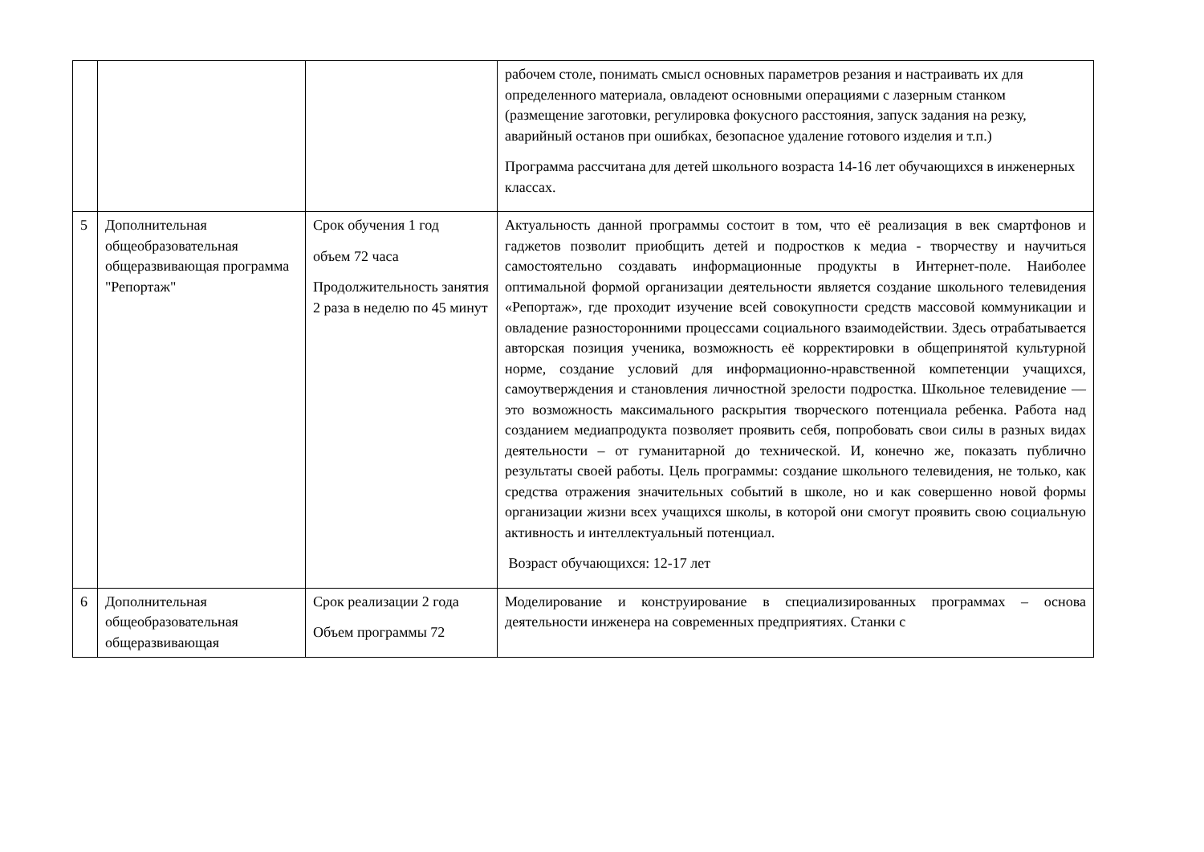| | | | рабочем столе, понимать смысл основных параметров резания и настраивать их для определенного материала, овладеют основными операциями с лазерным станком (размещение заготовки, регулировка фокусного расстояния, запуск задания на резку, аварийный останов при ошибках, безопасное удаление готового изделия и т.п.) Программа рассчитана для детей школьного возраста 14-16 лет обучающихся в инженерных классах. |
| 5 | Дополнительная общеобразовательная общеразвивающая программа "Репортаж" | Срок обучения 1 год объем 72 часа Продолжительность занятия 2 раза в неделю по 45 минут | Актуальность данной программы состоит в том, что её реализация в век смартфонов и гаджетов позволит приобщить детей и подростков к медиа - творчеству и научиться самостоятельно создавать информационные продукты в Интернет-поле. Наиболее оптимальной формой организации деятельности является создание школьного телевидения «Репортаж», где проходит изучение всей совокупности средств массовой коммуникации и овладение разносторонними процессами социального взаимодействии. Здесь отрабатывается авторская позиция ученика, возможность её корректировки в общепринятой культурной норме, создание условий для информационно-нравственной компетенции учащихся, самоутверждения и становления личностной зрелости подростка. Школьное телевидение — это возможность максимального раскрытия творческого потенциала ребенка. Работа над созданием медиапродукта позволяет проявить себя, попробовать свои силы в разных видах деятельности – от гуманитарной до технической. И, конечно же, показать публично результаты своей работы. Цель программы: создание школьного телевидения, не только, как средства отражения значительных событий в школе, но и как совершенно новой формы организации жизни всех учащихся школы, в которой они смогут проявить свою социальную активность и интеллектуальный потенциал. Возраст обучающихся: 12-17 лет |
| 6 | Дополнительная общеобразовательная общеразвивающая | Срок реализации 2 года Объем программы 72 | Моделирование и конструирование в специализированных программах – основа деятельности инженера на современных предприятиях. Станки с |